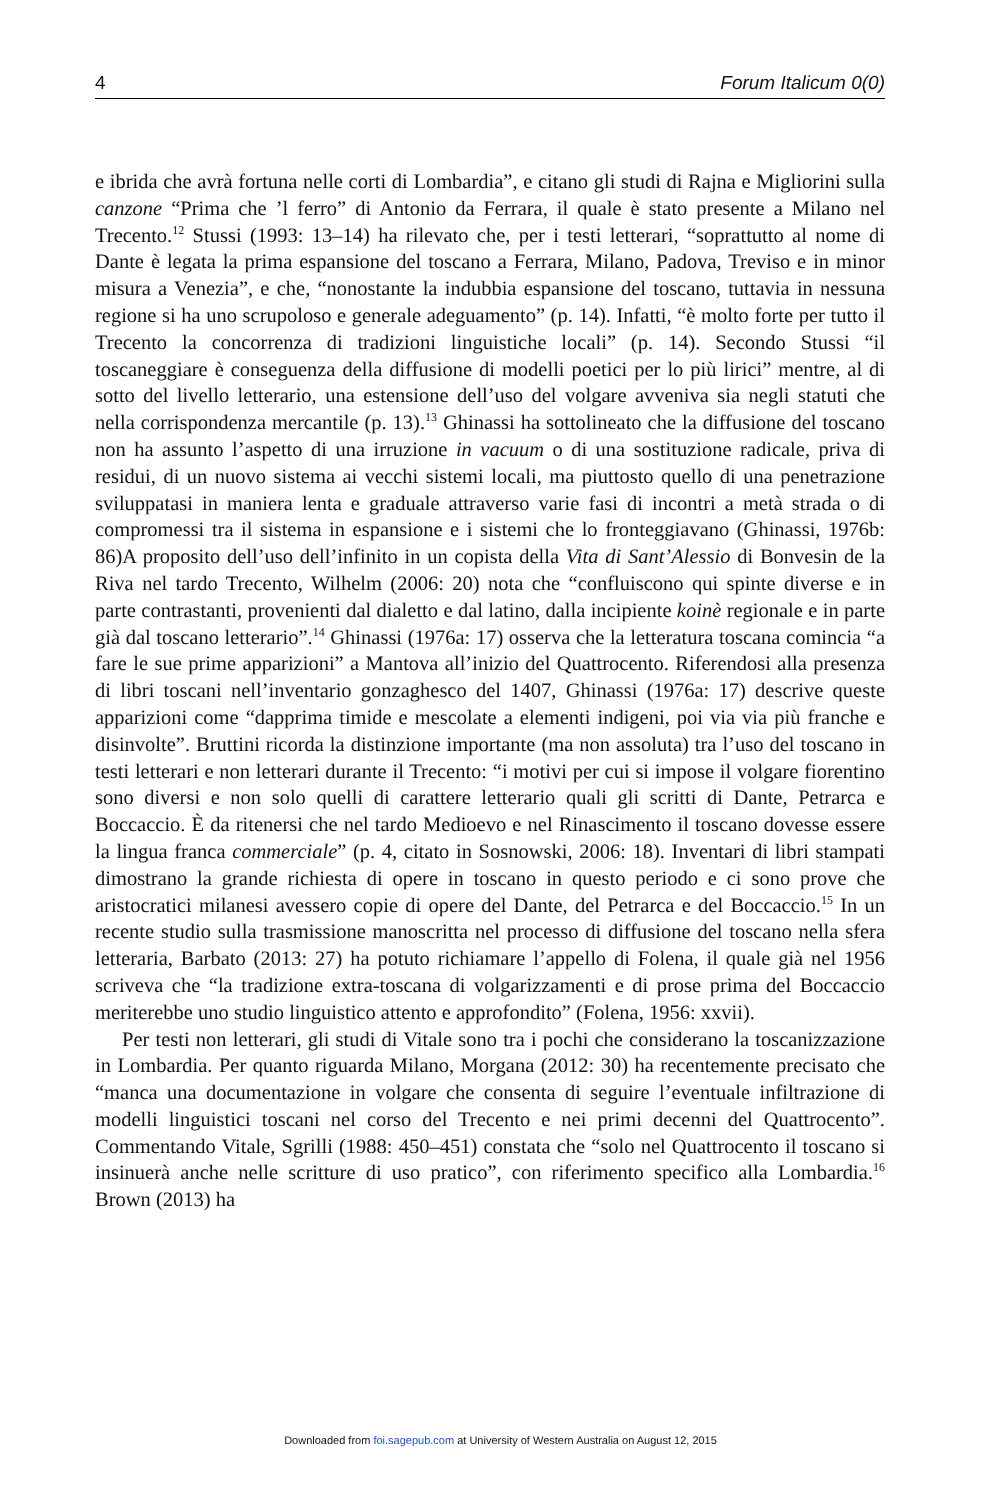4 Forum Italicum 0(0)
e ibrida che avrà fortuna nelle corti di Lombardia”, e citano gli studi di Rajna e Migliorini sulla canzone “Prima che ’l ferro” di Antonio da Ferrara, il quale è stato presente a Milano nel Trecento.<sup>12</sup> Stussi (1993: 13–14) ha rilevato che, per i testi letterari, “soprattutto al nome di Dante è legata la prima espansione del toscano a Ferrara, Milano, Padova, Treviso e in minor misura a Venezia”, e che, “nonostante la indubbia espansione del toscano, tuttavia in nessuna regione si ha uno scrupoloso e generale adeguamento” (p. 14). Infatti, “è molto forte per tutto il Trecento la concorrenza di tradizioni linguistiche locali” (p. 14). Secondo Stussi “il toscaneggiare è conseguenza della diffusione di modelli poetici per lo più lirici” mentre, al di sotto del livello letterario, una estensione dell’uso del volgare avveniva sia negli statuti che nella corrispondenza mercantile (p. 13).<sup>13</sup> Ghinassi ha sottolineato che la diffusione del toscano non ha assunto l’aspetto di una irruzione in vacuum o di una sostituzione radicale, priva di residui, di un nuovo sistema ai vecchi sistemi locali, ma piuttosto quello di una penetrazione sviluppatasi in maniera lenta e graduale attraverso varie fasi di incontri a metà strada o di compromessi tra il sistema in espansione e i sistemi che lo fronteggiavano (Ghinassi, 1976b: 86)A proposito dell’uso dell’infinito in un copista della Vita di Sant’Alessio di Bonvesin de la Riva nel tardo Trecento, Wilhelm (2006: 20) nota che “confluiscono qui spinte diverse e in parte contrastanti, provenienti dal dialetto e dal latino, dalla incipiente koinè regionale e in parte già dal toscano letterario”.<sup>14</sup> Ghinassi (1976a: 17) osserva che la letteratura toscana comincia “a fare le sue prime apparizioni” a Mantova all’inizio del Quattrocento. Riferendosi alla presenza di libri toscani nell’inventario gonzaghesco del 1407, Ghinassi (1976a: 17) descrive queste apparizioni come “dapprima timide e mescolate a elementi indigeni, poi via via più franche e disinvolte”. Bruttini ricorda la distinzione importante (ma non assoluta) tra l’uso del toscano in testi letterari e non letterari durante il Trecento: “i motivi per cui si impose il volgare fiorentino sono diversi e non solo quelli di carattere letterario quali gli scritti di Dante, Petrarca e Boccaccio. È da ritenersi che nel tardo Medioevo e nel Rinascimento il toscano dovesse essere la lingua franca commerciale” (p. 4, citato in Sosnowski, 2006: 18). Inventari di libri stampati dimostrano la grande richiesta di opere in toscano in questo periodo e ci sono prove che aristocratici milanesi avessero copie di opere del Dante, del Petrarca e del Boccaccio.<sup>15</sup> In un recente studio sulla trasmissione manoscritta nel processo di diffusione del toscano nella sfera letteraria, Barbato (2013: 27) ha potuto richiamare l’appello di Folena, il quale già nel 1956 scriveva che “la tradizione extra-toscana di volgarizzamenti e di prose prima del Boccaccio meriterebbe uno studio linguistico attento e approfondito” (Folena, 1956: xxvii).
Per testi non letterari, gli studi di Vitale sono tra i pochi che considerano la toscanizzazione in Lombardia. Per quanto riguarda Milano, Morgana (2012: 30) ha recentemente precisato che “manca una documentazione in volgare che consenta di seguire l’eventuale infiltrazione di modelli linguistici toscani nel corso del Trecento e nei primi decenni del Quattrocento”. Commentando Vitale, Sgrilli (1988: 450–451) constata che “solo nel Quattrocento il toscano si insinuerà anche nelle scritture di uso pratico”, con riferimento specifico alla Lombardia.<sup>16</sup> Brown (2013) ha
Downloaded from foi.sagepub.com at University of Western Australia on August 12, 2015